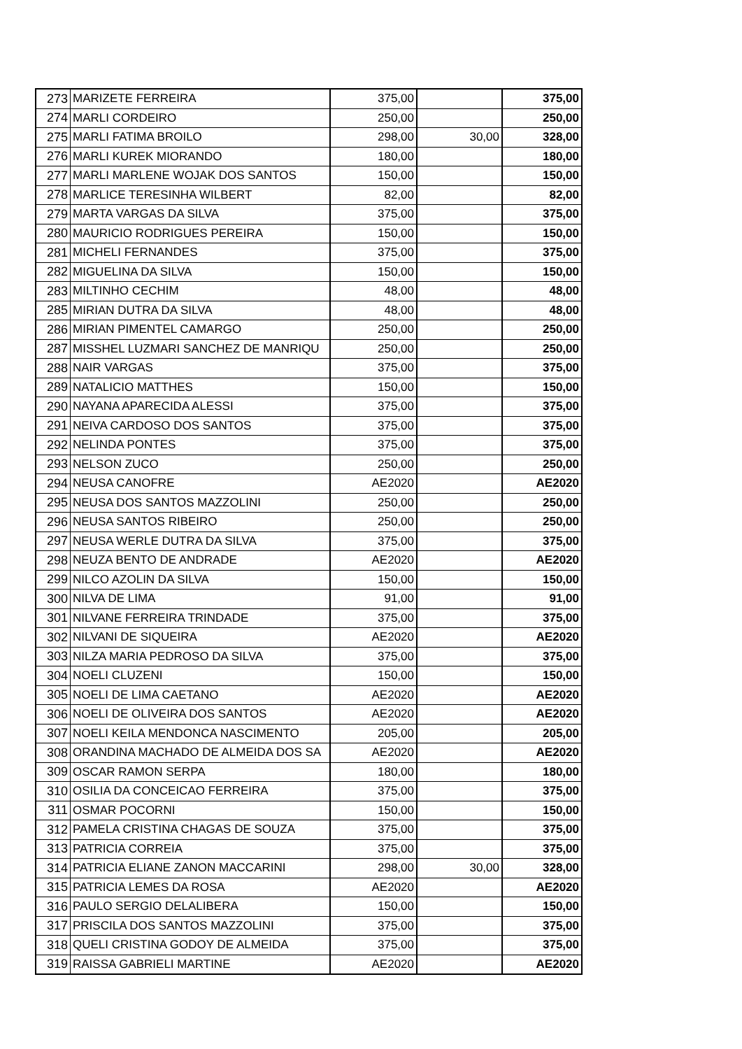| 273 | MARIZETE FERREIRA | 375,00 | | 375,00 |
| 274 | MARLI CORDEIRO | 250,00 | | 250,00 |
| 275 | MARLI FATIMA BROILO | 298,00 | 30,00 | 328,00 |
| 276 | MARLI KUREK MIORANDO | 180,00 | | 180,00 |
| 277 | MARLI MARLENE WOJAK DOS SANTOS | 150,00 | | 150,00 |
| 278 | MARLICE TERESINHA WILBERT | 82,00 | | 82,00 |
| 279 | MARTA VARGAS DA SILVA | 375,00 | | 375,00 |
| 280 | MAURICIO RODRIGUES PEREIRA | 150,00 | | 150,00 |
| 281 | MICHELI FERNANDES | 375,00 | | 375,00 |
| 282 | MIGUELINA DA SILVA | 150,00 | | 150,00 |
| 283 | MILTINHO CECHIM | 48,00 | | 48,00 |
| 285 | MIRIAN DUTRA DA SILVA | 48,00 | | 48,00 |
| 286 | MIRIAN PIMENTEL CAMARGO | 250,00 | | 250,00 |
| 287 | MISSHEL LUZMARI SANCHEZ DE MANRIQU | 250,00 | | 250,00 |
| 288 | NAIR VARGAS | 375,00 | | 375,00 |
| 289 | NATALICIO MATTHES | 150,00 | | 150,00 |
| 290 | NAYANA APARECIDA ALESSI | 375,00 | | 375,00 |
| 291 | NEIVA CARDOSO DOS SANTOS | 375,00 | | 375,00 |
| 292 | NELINDA PONTES | 375,00 | | 375,00 |
| 293 | NELSON ZUCO | 250,00 | | 250,00 |
| 294 | NEUSA CANOFRE | AE2020 | | AE2020 |
| 295 | NEUSA DOS SANTOS MAZZOLINI | 250,00 | | 250,00 |
| 296 | NEUSA SANTOS RIBEIRO | 250,00 | | 250,00 |
| 297 | NEUSA WERLE DUTRA DA SILVA | 375,00 | | 375,00 |
| 298 | NEUZA BENTO DE ANDRADE | AE2020 | | AE2020 |
| 299 | NILCO AZOLIN DA SILVA | 150,00 | | 150,00 |
| 300 | NILVA DE LIMA | 91,00 | | 91,00 |
| 301 | NILVANE FERREIRA TRINDADE | 375,00 | | 375,00 |
| 302 | NILVANI DE SIQUEIRA | AE2020 | | AE2020 |
| 303 | NILZA MARIA PEDROSO DA SILVA | 375,00 | | 375,00 |
| 304 | NOELI CLUZENI | 150,00 | | 150,00 |
| 305 | NOELI DE LIMA CAETANO | AE2020 | | AE2020 |
| 306 | NOELI DE OLIVEIRA DOS SANTOS | AE2020 | | AE2020 |
| 307 | NOELI KEILA MENDONCA NASCIMENTO | 205,00 | | 205,00 |
| 308 | ORANDINA MACHADO DE ALMEIDA DOS SA | AE2020 | | AE2020 |
| 309 | OSCAR RAMON SERPA | 180,00 | | 180,00 |
| 310 | OSILIA DA CONCEICAO FERREIRA | 375,00 | | 375,00 |
| 311 | OSMAR POCORNI | 150,00 | | 150,00 |
| 312 | PAMELA CRISTINA CHAGAS DE SOUZA | 375,00 | | 375,00 |
| 313 | PATRICIA CORREIA | 375,00 | | 375,00 |
| 314 | PATRICIA ELIANE ZANON MACCARINI | 298,00 | 30,00 | 328,00 |
| 315 | PATRICIA LEMES DA ROSA | AE2020 | | AE2020 |
| 316 | PAULO SERGIO DELALIBERA | 150,00 | | 150,00 |
| 317 | PRISCILA DOS SANTOS MAZZOLINI | 375,00 | | 375,00 |
| 318 | QUELI CRISTINA GODOY DE ALMEIDA | 375,00 | | 375,00 |
| 319 | RAISSA GABRIELI MARTINE | AE2020 | | AE2020 |